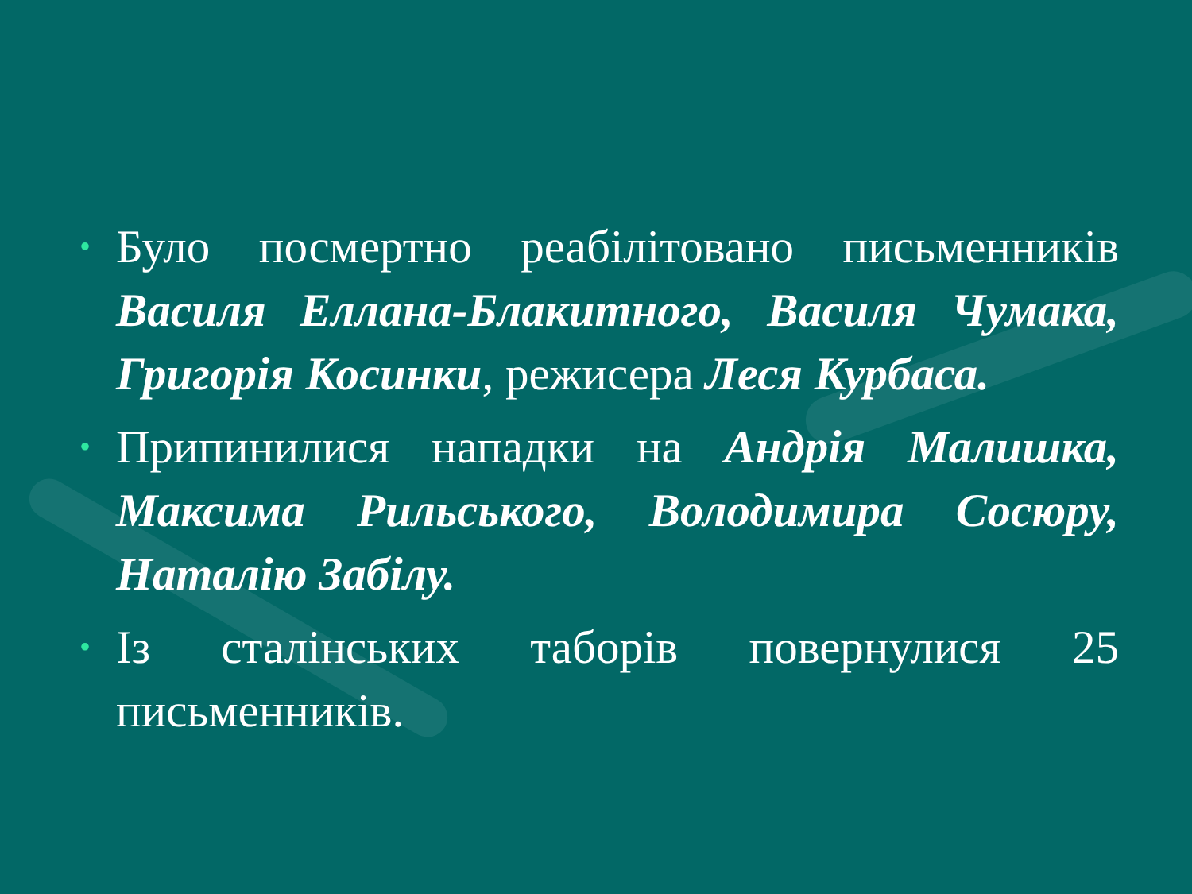• Було посмертно реабілітовано письменників Василя Еллана-Блакитного, Василя Чумака, Григорія Косинки, режисера Леся Курбаса.
• Припинилися нападки на Андрія Малишка, Максима Рильського, Володимира Сосюру, Наталію Забілу.
• Із сталінських таборів повернулися 25 письменників.